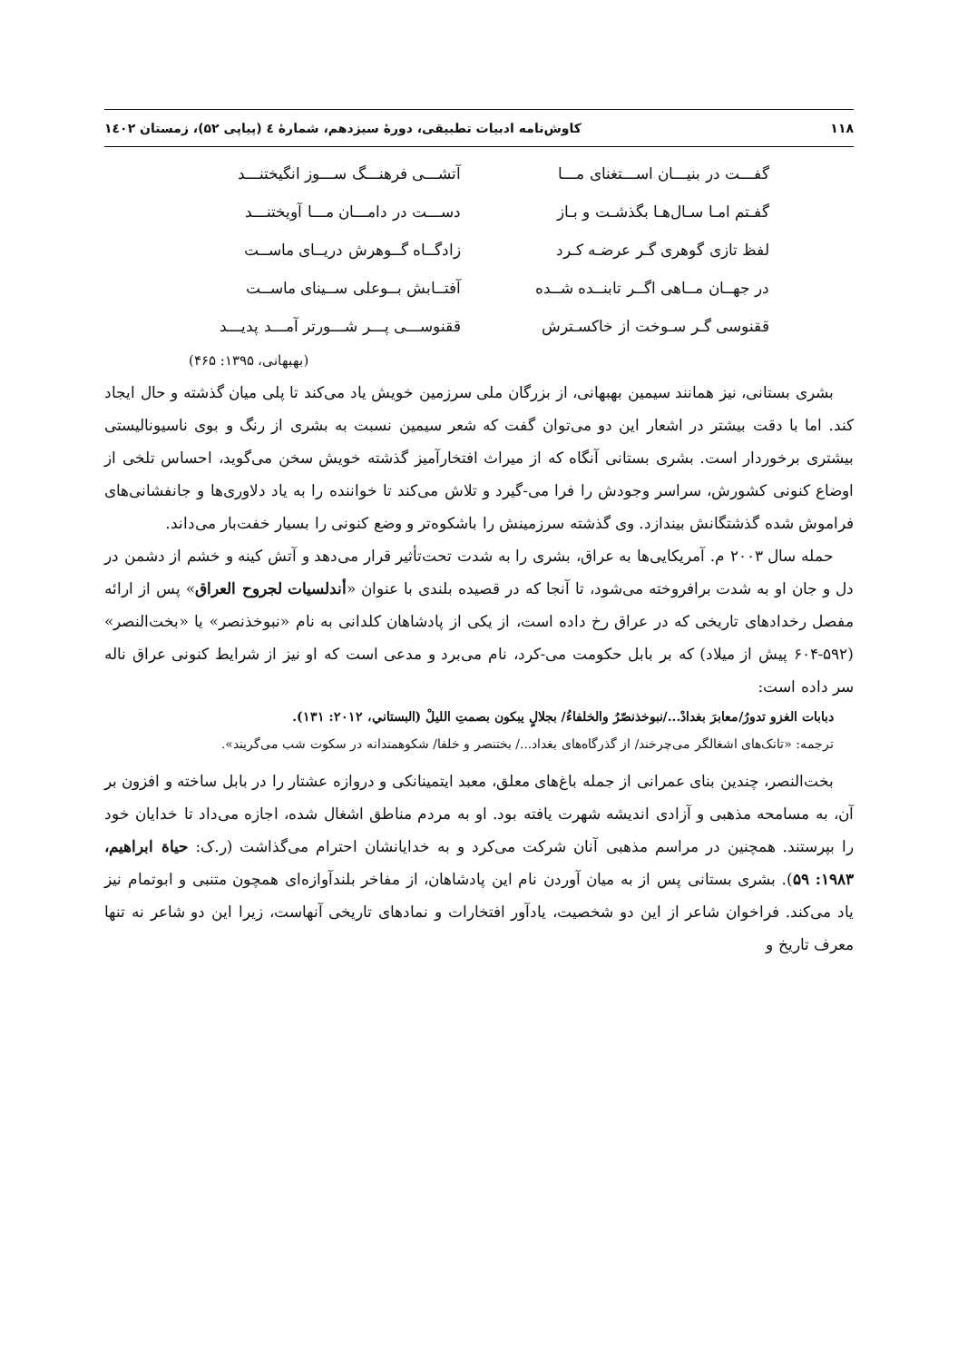۱۱۸ کاوش‌نامه ادبیات تطبیقی، دورۀ سیزدهم، شمارۀ ٤ (پیاپی ۵۲)، زمستان ۱٤۰۲
گفـــت در بنیـــان اســـتغنای مـــا آتشـــی فرهنـــگ ســـوز انگیختنـــد
گفـتم امـا سـال‌هـا بگذشـت و بـاز دســـت در دامـــان مـــا آویختنـــد
لفظ تازی گوهری گـر عرضـه کـرد زادگــاه گــوهرش دریــای ماســت
در جهــان مــاهی اگــر تابنــده شــده آفتــابش بــوعلی ســینای ماســت
ققنوسی گـر سـوخت از خاکسـترش ققنوســـی پـــر شـــورتر آمـــد پدیـــد
(بهبهانی، ۱۳۹۵: ۴۶۵)
بشری بستانی، نیز همانند سیمین بهبهانی، از بزرگان ملی سرزمین خویش یاد می‌کند تا پلی میان گذشته و حال ایجاد کند. اما با دقت بیشتر در اشعار این دو می‌توان گفت که شعر سیمین نسبت به بشری از رنگ و بوی ناسیونالیستی بیشتری برخوردار است. بشری بستانی آنگاه که از میراث افتخارآمیز گذشته خویش سخن می‌گوید، احساس تلخی از اوضاع کنونی کشورش، سراسر وجودش را فرا می-گیرد و تلاش می‌کند تا خواننده را به یاد دلاوری‌ها و جانفشانی‌های فراموش شده گذشتگانش بیندازد. وی گذشته سرزمینش را باشکوه‌تر و وضع کنونی را بسیار خفت‌بار می‌داند.
حمله سال ۲۰۰۳ م. آمریکایی‌ها به عراق، بشری را به شدت تحت‌تأثیر قرار می‌دهد و آتش کینه و خشم از دشمن در دل و جان او به شدت برافروخته می‌شود، تا آنجا که در قصیده بلندی با عنوان «أندلسیات لجروح العراق» پس از ارائه مفصل رخدادهای تاریخی که در عراق رخ داده است، از یکی از پادشاهان کلدانی به نام «نبوخذنصر» یا «بخت‌النصر» (۵۹۲-۶۰۴ پیش از میلاد) که بر بابل حکومت می-کرد، نام می‌برد و مدعی است که او نیز از شرایط کنونی عراق ناله سر داده است:
دبابات الغزو تدورُ/معابرَ بغدادْ.../نبوخذنصّرُ والخلفاءُ/ بجلالٍ یبکون بصمتِ اللیلْ (البستاني، ۲۰۱۲: ۱۳۱).
ترجمه: «تانک‌های اشغالگر می‌چرخند/ از گذرگاه‌های بغداد.../ بختنصر و خلفا/ شکوهمندانه در سکوت شب می‌گریند».
بخت‌النصر، چندین بنای عمرانی از جمله باغ‌های معلق، معبد ایتمینانکی و دروازه عشتار را در بابل ساخته و افزون بر آن، به مسامحه مذهبی و آزادی اندیشه شهرت یافته بود. او به مردم مناطق اشغال شده، اجازه می‌داد تا خدایان خود را بپرستند. همچنین در مراسم مذهبی آنان شرکت می‌کرد و به خدایانشان احترام می‌گذاشت (ر.ک: حیاة ابراهیم، ۱۹۸۳: ۵۹). بشری بستانی پس از به میان آوردن نام این پادشاهان، از مفاخر بلندآوازه‌ای همچون متنبی و ابوتمام نیز یاد می‌کند. فراخوان شاعر از این دو شخصیت، یادآور افتخارات و نمادهای تاریخی آنهاست، زیرا این دو شاعر نه تنها معرف تاریخ و